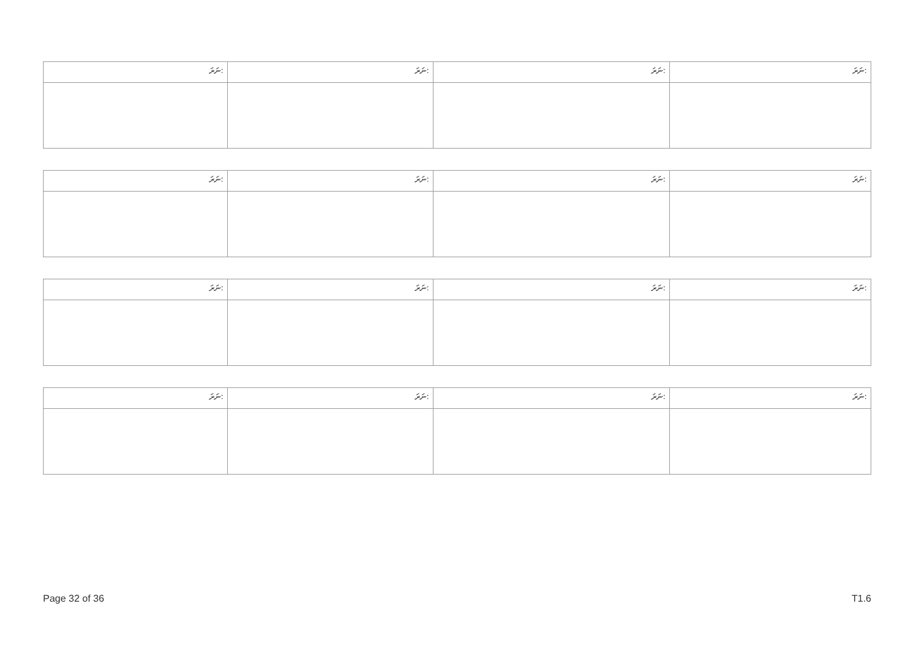| ނަރަ: | ނަރަ: | ނަރަ: | ނަރަ: |
| ނަރަ: | ނަރަ: | ނަރަ: | ނަރަ: |
| ނަރަ: | ނަރަ: | ނަރަ: | ނަރަ: |
| ނަރަ: | ނަރަ: | ނަރަ: | ނަރަ: |
Page 32 of 36 T1.6